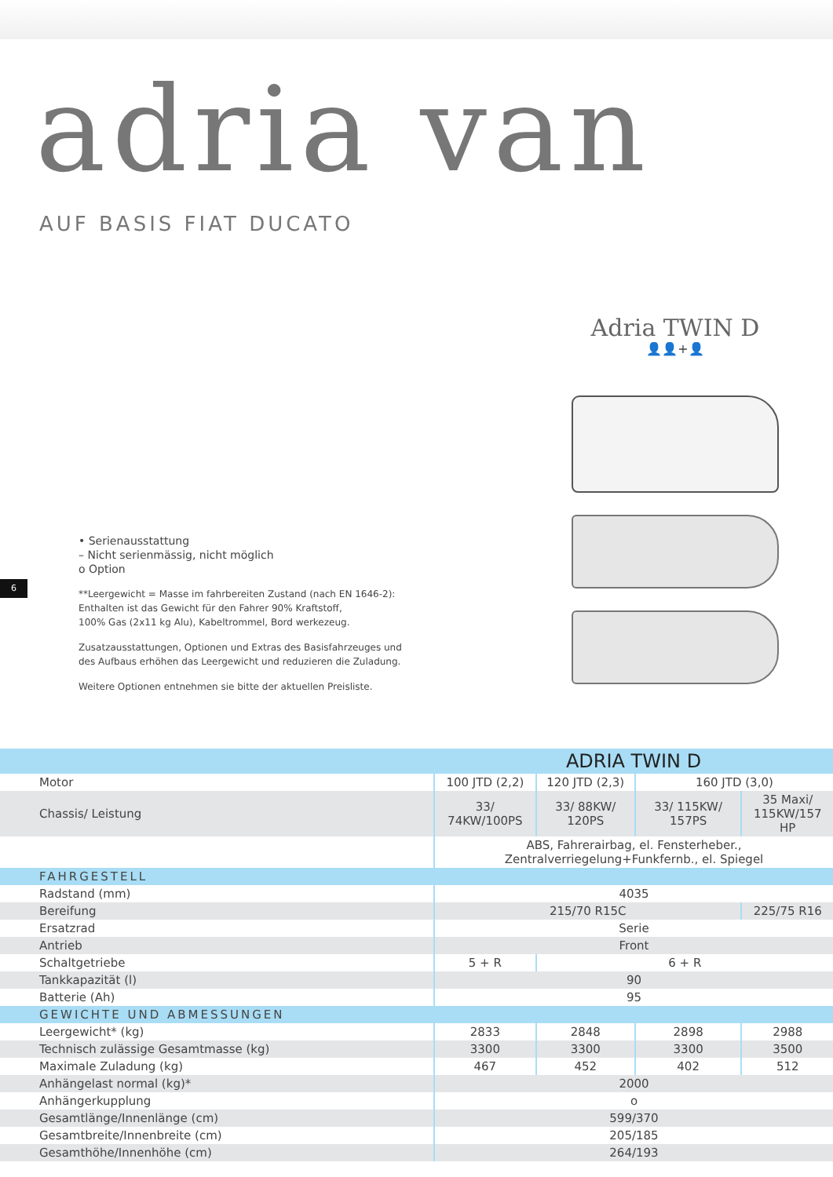adria van
AUF BASIS FIAT DUCATO
Adria TWIN D
👤👤+👤
• Serienausstattung
– Nicht serienmässig, nicht möglich
o Option
**Leergewicht = Masse im fahrbereiten Zustand (nach EN 1646-2):
Enthalten ist das Gewicht für den Fahrer 90% Kraftstoff,
100% Gas (2x11 kg Alu), Kabeltrommel, Bord werkezeug.
Zusatzausstattungen, Optionen und Extras des Basisfahrzeuges und
des Aufbaus erhöhen das Leergewicht und reduzieren die Zuladung.
Weitere Optionen entnehmen sie bitte der aktuellen Preisliste.
6
| | ADRIA TWIN D | | | |
| --- | --- | --- | --- | --- |
| Motor | 100 JTD (2,2) | 120 JTD (2,3) | 160 JTD (3,0) | |
| Chassis/ Leistung | 33/ 74KW/100PS | 33/ 88KW/ 120PS | 33/ 115KW/ 157PS | 35 Maxi/ 115KW/157 HP |
| | ABS, Fahrerairbag, el. Fensterheber., Zentralverriegelung+Funkfernb., el. Spiegel | | | |
| FAHRGESTELL | | | | |
| Radstand (mm) | 4035 | | | |
| Bereifung | 215/70 R15C | | | 225/75 R16 |
| Ersatzrad | Serie | | | |
| Antrieb | Front | | | |
| Schaltgetriebe | 5 + R | 6 + R | | |
| Tankkapazität (l) | 90 | | | |
| Batterie (Ah) | 95 | | | |
| GEWICHTE UND ABMESSUNGEN | | | | |
| Leergewicht* (kg) | 2833 | 2848 | 2898 | 2988 |
| Technisch zulässige Gesamtmasse (kg) | 3300 | 3300 | 3300 | 3500 |
| Maximale Zuladung (kg) | 467 | 452 | 402 | 512 |
| Anhängelast normal (kg)* | 2000 | | | |
| Anhängerkupplung | o | | | |
| Gesamtlänge/Innenlänge (cm) | 599/370 | | | |
| Gesamtbreite/Innenbreite (cm) | 205/185 | | | |
| Gesamthöhe/Innenhöhe (cm) | 264/193 | | | |